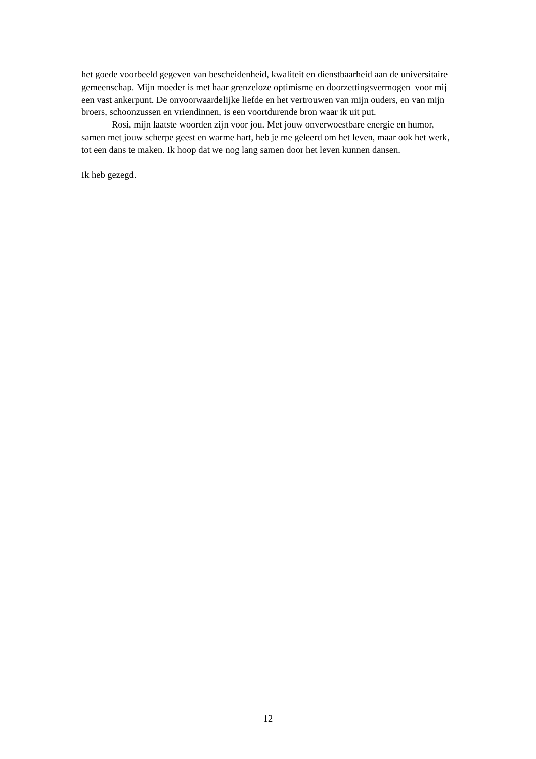het goede voorbeeld gegeven van bescheidenheid, kwaliteit en dienstbaarheid aan de universitaire gemeenschap. Mijn moeder is met haar grenzeloze optimisme en doorzettingsvermogen voor mij een vast ankerpunt. De onvoorwaardelijke liefde en het vertrouwen van mijn ouders, en van mijn broers, schoonzussen en vriendinnen, is een voortdurende bron waar ik uit put.
Rosi, mijn laatste woorden zijn voor jou. Met jouw onverwoestbare energie en humor, samen met jouw scherpe geest en warme hart, heb je me geleerd om het leven, maar ook het werk, tot een dans te maken. Ik hoop dat we nog lang samen door het leven kunnen dansen.
Ik heb gezegd.
12